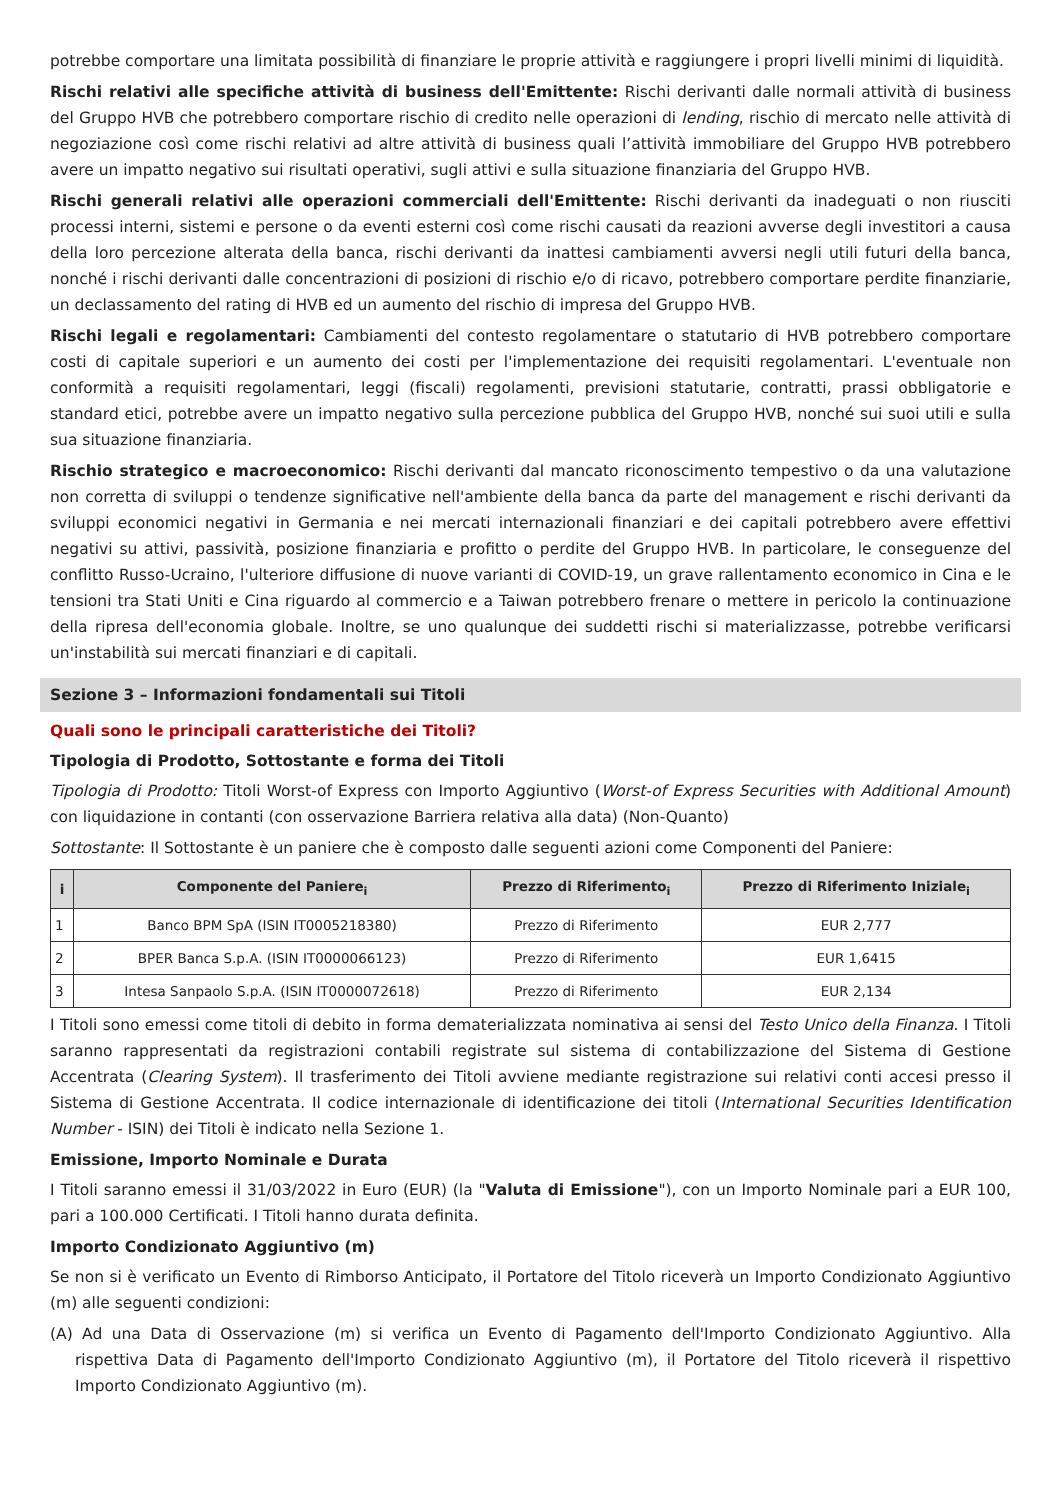potrebbe comportare una limitata possibilità di finanziare le proprie attività e raggiungere i propri livelli minimi di liquidità.
Rischi relativi alle specifiche attività di business dell'Emittente: Rischi derivanti dalle normali attività di business del Gruppo HVB che potrebbero comportare rischio di credito nelle operazioni di lending, rischio di mercato nelle attività di negoziazione così come rischi relativi ad altre attività di business quali l’attività immobiliare del Gruppo HVB potrebbero avere un impatto negativo sui risultati operativi, sugli attivi e sulla situazione finanziaria del Gruppo HVB.
Rischi generali relativi alle operazioni commerciali dell'Emittente: Rischi derivanti da inadeguati o non riusciti processi interni, sistemi e persone o da eventi esterni così come rischi causati da reazioni avverse degli investitori a causa della loro percezione alterata della banca, rischi derivanti da inattesi cambiamenti avversi negli utili futuri della banca, nonché i rischi derivanti dalle concentrazioni di posizioni di rischio e/o di ricavo, potrebbero comportare perdite finanziarie, un declassamento del rating di HVB ed un aumento del rischio di impresa del Gruppo HVB.
Rischi legali e regolamentari: Cambiamenti del contesto regolamentare o statutario di HVB potrebbero comportare costi di capitale superiori e un aumento dei costi per l'implementazione dei requisiti regolamentari. L'eventuale non conformità a requisiti regolamentari, leggi (fiscali) regolamenti, previsioni statutarie, contratti, prassi obbligatorie e standard etici, potrebbe avere un impatto negativo sulla percezione pubblica del Gruppo HVB, nonché sui suoi utili e sulla sua situazione finanziaria.
Rischio strategico e macroeconomico: Rischi derivanti dal mancato riconoscimento tempestivo o da una valutazione non corretta di sviluppi o tendenze significative nell'ambiente della banca da parte del management e rischi derivanti da sviluppi economici negativi in Germania e nei mercati internazionali finanziari e dei capitali potrebbero avere effettivi negativi su attivi, passività, posizione finanziaria e profitto o perdite del Gruppo HVB. In particolare, le conseguenze del conflitto Russo-Ucraino, l'ulteriore diffusione di nuove varianti di COVID-19, un grave rallentamento economico in Cina e le tensioni tra Stati Uniti e Cina riguardo al commercio e a Taiwan potrebbero frenare o mettere in pericolo la continuazione della ripresa dell'economia globale. Inoltre, se uno qualunque dei suddetti rischi si materializzasse, potrebbe verificarsi un'instabilità sui mercati finanziari e di capitali.
Sezione 3 – Informazioni fondamentali sui Titoli
Quali sono le principali caratteristiche dei Titoli?
Tipologia di Prodotto, Sottostante e forma dei Titoli
Tipologia di Prodotto: Titoli Worst-of Express con Importo Aggiuntivo (Worst-of Express Securities with Additional Amount) con liquidazione in contanti (con osservazione Barriera relativa alla data) (Non-Quanto)
Sottostante: Il Sottostante è un paniere che è composto dalle seguenti azioni come Componenti del Paniere:
| i | Componente del Paniere<sub>i</sub> | Prezzo di Riferimento<sub>i</sub> | Prezzo di Riferimento Iniziale<sub>i</sub> |
| --- | --- | --- | --- |
| 1 | Banco BPM SpA (ISIN IT0005218380) | Prezzo di Riferimento | EUR 2,777 |
| 2 | BPER Banca S.p.A. (ISIN IT0000066123) | Prezzo di Riferimento | EUR 1,6415 |
| 3 | Intesa Sanpaolo S.p.A. (ISIN IT0000072618) | Prezzo di Riferimento | EUR 2,134 |
I Titoli sono emessi come titoli di debito in forma dematerializzata nominativa ai sensi del Testo Unico della Finanza. I Titoli saranno rappresentati da registrazioni contabili registrate sul sistema di contabilizzazione del Sistema di Gestione Accentrata (Clearing System). Il trasferimento dei Titoli avviene mediante registrazione sui relativi conti accesi presso il Sistema di Gestione Accentrata. Il codice internazionale di identificazione dei titoli (International Securities Identification Number - ISIN) dei Titoli è indicato nella Sezione 1.
Emissione, Importo Nominale e Durata
I Titoli saranno emessi il 31/03/2022 in Euro (EUR) (la "Valuta di Emissione"), con un Importo Nominale pari a EUR 100, pari a 100.000 Certificati. I Titoli hanno durata definita.
Importo Condizionato Aggiuntivo (m)
Se non si è verificato un Evento di Rimborso Anticipato, il Portatore del Titolo riceverà un Importo Condizionato Aggiuntivo (m) alle seguenti condizioni:
(A) Ad una Data di Osservazione (m) si verifica un Evento di Pagamento dell'Importo Condizionato Aggiuntivo. Alla rispettiva Data di Pagamento dell'Importo Condizionato Aggiuntivo (m), il Portatore del Titolo riceverà il rispettivo Importo Condizionato Aggiuntivo (m).